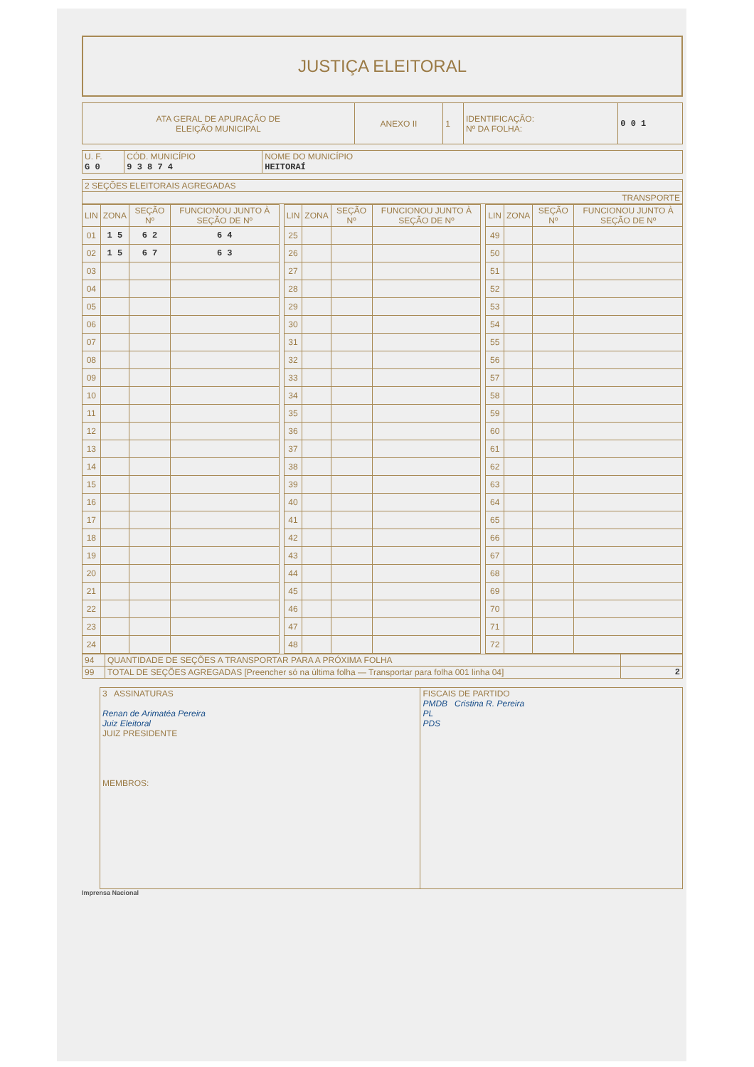JUSTIÇA ELEITORAL
| ATA GERAL DE APURAÇÃO DE ELEIÇÃO MUNICIPAL | ANEXO II | 1 | IDENTIFICAÇÃO: Nº DA FOLHA: | 0 0 1 |
| U. F. G 0 | CÓD. MUNICÍPIO 9 3 8 7 4 | NOME DO MUNICÍPIO HEITORAÍ |
| 2 SEÇÕES ELEITORAIS AGREGADAS |
| TRANSPORTE |
| LIN | ZONA | SEÇÃO Nº | FUNCIONOU JUNTO À SEÇÃO DE Nº | | LIN | ZONA | SEÇÃO Nº | FUNCIONOU JUNTO À SEÇÃO DE Nº | | LIN | ZONA | SEÇÃO Nº | FUNCIONOU JUNTO À SEÇÃO DE Nº |
| --- | --- | --- | --- | --- | --- | --- | --- | --- | --- | --- | --- | --- | --- |
| 01 | 1 5 | 6 2 | 6 4 | | 25 | | | | | 49 | | | |
| 02 | 1 5 | 6 7 | 6 3 | | 26 | | | | | 50 | | | |
| 03 | | | | | 27 | | | | | 51 | | | |
| 04 | | | | | 28 | | | | | 52 | | | |
| 05 | | | | | 29 | | | | | 53 | | | |
| 06 | | | | | 30 | | | | | 54 | | | |
| 07 | | | | | 31 | | | | | 55 | | | |
| 08 | | | | | 32 | | | | | 56 | | | |
| 09 | | | | | 33 | | | | | 57 | | | |
| 10 | | | | | 34 | | | | | 58 | | | |
| 11 | | | | | 35 | | | | | 59 | | | |
| 12 | | | | | 36 | | | | | 60 | | | |
| 13 | | | | | 37 | | | | | 61 | | | |
| 14 | | | | | 38 | | | | | 62 | | | |
| 15 | | | | | 39 | | | | | 63 | | | |
| 16 | | | | | 40 | | | | | 64 | | | |
| 17 | | | | | 41 | | | | | 65 | | | |
| 18 | | | | | 42 | | | | | 66 | | | |
| 19 | | | | | 43 | | | | | 67 | | | |
| 20 | | | | | 44 | | | | | 68 | | | |
| 21 | | | | | 45 | | | | | 69 | | | |
| 22 | | | | | 46 | | | | | 70 | | | |
| 23 | | | | | 47 | | | | | 71 | | | |
| 24 | | | | | 48 | | | | | 72 | | | |
| 94 | QUANTIDADE DE SEÇÕES A TRANSPORTAR PARA A PRÓXIMA FOLHA | |
| 99 | TOTAL DE SEÇÕES AGREGADAS [Preencher só na última folha — Transportar para folha 001 linha 04] | 2 |
| 3 ASSINATURAS Renan de Arimatéa Pereira Juiz Eleitoral JUIZ PRESIDENTE MEMBROS: | FISCAIS DE PARTIDO PMDB Cristina R. Pereira PL PDS |
Imprensa Nacional